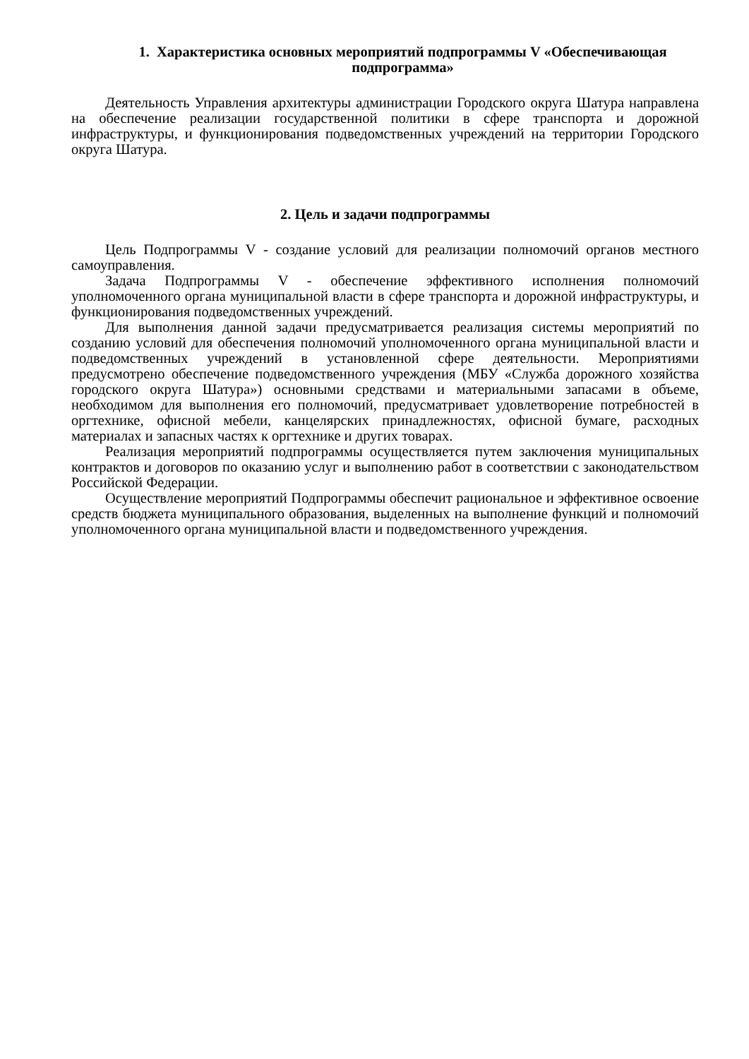1. Характеристика основных мероприятий подпрограммы V «Обеспечивающая подпрограмма»
Деятельность Управления архитектуры администрации Городского округа Шатура направлена на обеспечение реализации государственной политики в сфере транспорта и дорожной инфраструктуры, и функционирования подведомственных учреждений на территории Городского округа Шатура.
2. Цель и задачи подпрограммы
Цель Подпрограммы V - создание условий для реализации полномочий органов местного самоуправления.
Задача Подпрограммы V - обеспечение эффективного исполнения полномочий уполномоченного органа муниципальной власти в сфере транспорта и дорожной инфраструктуры, и функционирования подведомственных учреждений.
Для выполнения данной задачи предусматривается реализация системы мероприятий по созданию условий для обеспечения полномочий уполномоченного органа муниципальной власти и подведомственных учреждений в установленной сфере деятельности. Мероприятиями предусмотрено обеспечение подведомственного учреждения (МБУ «Служба дорожного хозяйства городского округа Шатура») основными средствами и материальными запасами в объеме, необходимом для выполнения его полномочий, предусматривает удовлетворение потребностей в оргтехнике, офисной мебели, канцелярских принадлежностях, офисной бумаге, расходных материалах и запасных частях к оргтехнике и других товарах.
Реализация мероприятий подпрограммы осуществляется путем заключения муниципальных контрактов и договоров по оказанию услуг и выполнению работ в соответствии с законодательством Российской Федерации.
Осуществление мероприятий Подпрограммы обеспечит рациональное и эффективное освоение средств бюджета муниципального образования, выделенных на выполнение функций и полномочий уполномоченного органа муниципальной власти и подведомственного учреждения.